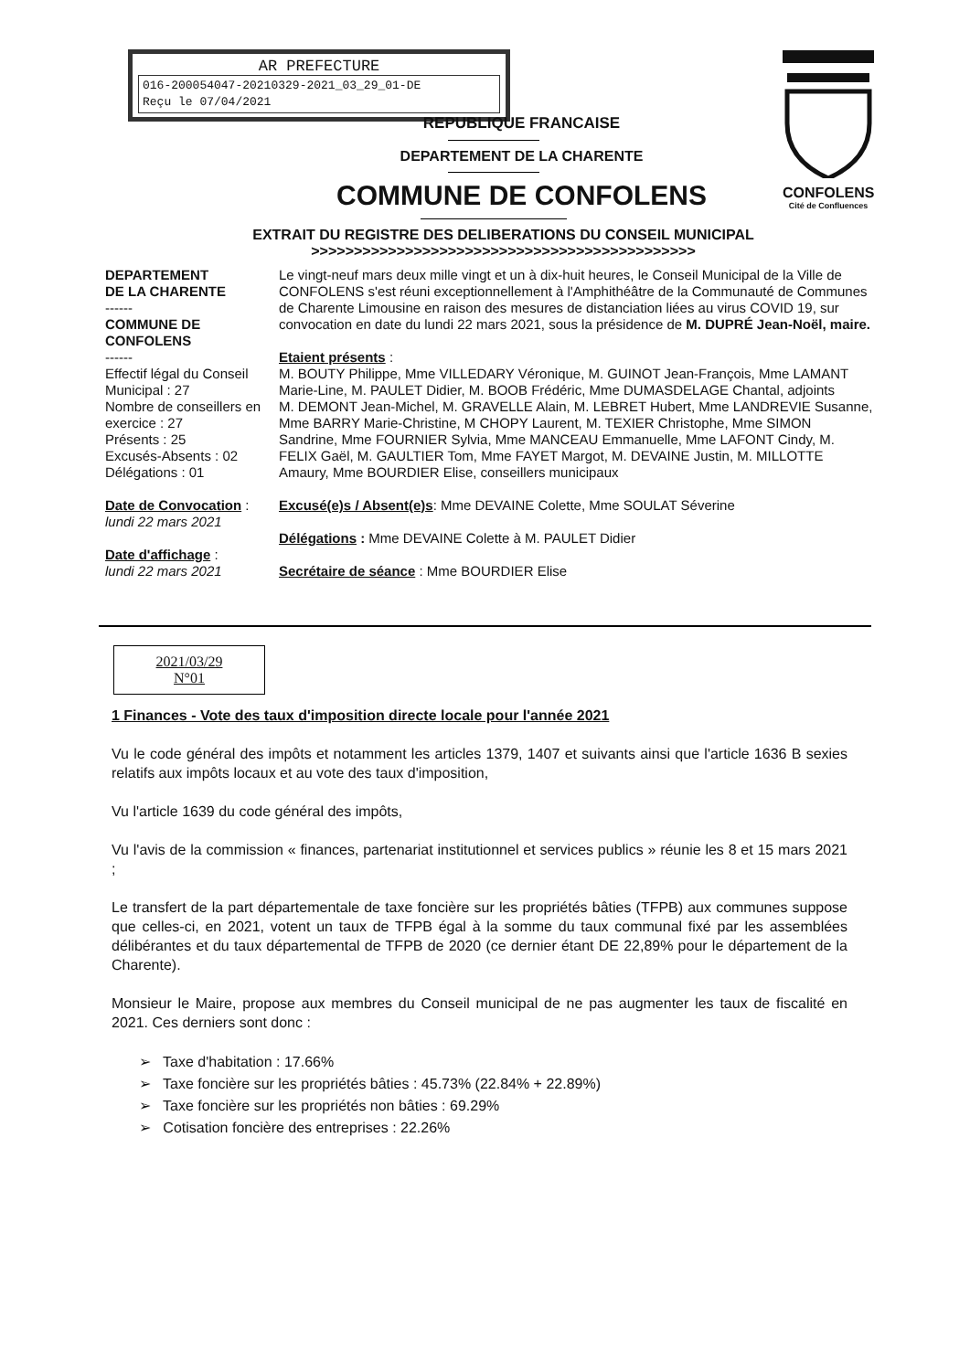AR PREFECTURE
016-200054047-20210329-2021_03_29_01-DE
Reçu le 07/04/2021
CONFOLENS
Cité de Confluences
REPUBLIQUE FRANCAISE
DEPARTEMENT DE LA CHARENTE
COMMUNE DE CONFOLENS
EXTRAIT DU REGISTRE DES DELIBERATIONS DU CONSEIL MUNICIPAL
>>>>>>>>>>>>>>>>>>>>>>>>>>>>>>>>>>>>>>>>>>>>>
DEPARTEMENT
DE LA CHARENTE
------
COMMUNE DE
CONFOLENS
------
Effectif légal du Conseil Municipal : 27
Nombre de conseillers en exercice : 27
Présents : 25
Excusés-Absents : 02
Délégations : 01
Date de Convocation :
lundi 22 mars 2021
Date d'affichage :
lundi 22 mars 2021
Le vingt-neuf mars deux mille vingt et un à dix-huit heures, le Conseil Municipal de la Ville de CONFOLENS s'est réuni exceptionnellement à l'Amphithéâtre de la Communauté de Communes de Charente Limousine en raison des mesures de distanciation liées au virus COVID 19, sur convocation en date du lundi 22 mars 2021, sous la présidence de M. DUPRÉ Jean-Noël, maire.
Etaient présents :
M. BOUTY Philippe, Mme VILLEDARY Véronique, M. GUINOT Jean-François, Mme LAMANT Marie-Line, M. PAULET Didier, M. BOOB Frédéric, Mme DUMASDELAGE Chantal, adjoints
M. DEMONT Jean-Michel, M. GRAVELLE Alain, M. LEBRET Hubert, Mme LANDREVIE Susanne, Mme BARRY Marie-Christine, M CHOPY Laurent, M. TEXIER Christophe, Mme SIMON Sandrine, Mme FOURNIER Sylvia, Mme MANCEAU Emmanuelle, Mme LAFONT Cindy, M. FELIX Gaël, M. GAULTIER Tom, Mme FAYET Margot, M. DEVAINE Justin, M. MILLOTTE Amaury, Mme BOURDIER Elise, conseillers municipaux
Excusé(e)s / Absent(e)s: Mme DEVAINE Colette, Mme SOULAT Séverine
Délégations : Mme DEVAINE Colette à M. PAULET Didier
Secrétaire de séance : Mme BOURDIER Elise
2021/03/29
N°01
1 Finances - Vote des taux d'imposition directe locale pour l'année 2021
Vu le code général des impôts et notamment les articles 1379, 1407 et suivants ainsi que l'article 1636 B sexies relatifs aux impôts locaux et au vote des taux d'imposition,
Vu l'article 1639 du code général des impôts,
Vu l'avis de la commission « finances, partenariat institutionnel et services publics » réunie les 8 et 15 mars 2021 ;
Le transfert de la part départementale de taxe foncière sur les propriétés bâties (TFPB) aux communes suppose que celles-ci, en 2021, votent un taux de TFPB égal à la somme du taux communal fixé par les assemblées délibérantes et du taux départemental de TFPB de 2020 (ce dernier étant DE 22,89% pour le département de la Charente).
Monsieur le Maire, propose aux membres du Conseil municipal de ne pas augmenter les taux de fiscalité en 2021. Ces derniers sont donc :
➢ Taxe d'habitation : 17.66%
➢ Taxe foncière sur les propriétés bâties : 45.73% (22.84% + 22.89%)
➢ Taxe foncière sur les propriétés non bâties : 69.29%
➢ Cotisation foncière des entreprises : 22.26%